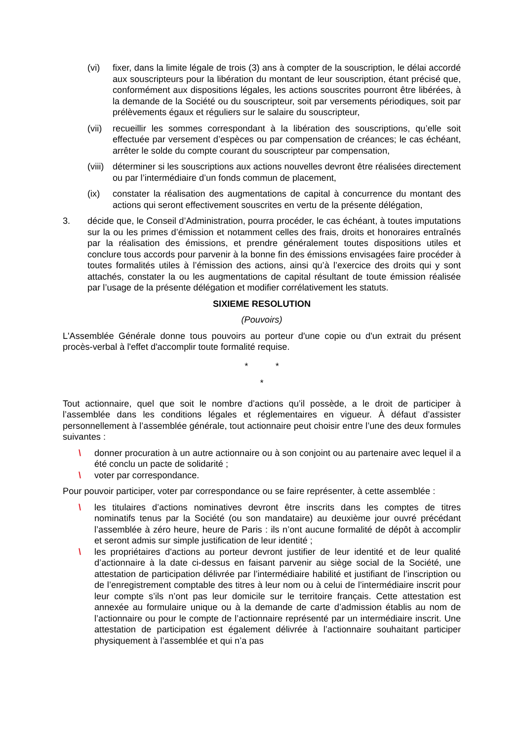(vi) fixer, dans la limite légale de trois (3) ans à compter de la souscription, le délai accordé aux souscripteurs pour la libération du montant de leur souscription, étant précisé que, conformément aux dispositions légales, les actions souscrites pourront être libérées, à la demande de la Société ou du souscripteur, soit par versements périodiques, soit par prélèvements égaux et réguliers sur le salaire du souscripteur,
(vii) recueillir les sommes correspondant à la libération des souscriptions, qu’elle soit effectuée par versement d’espèces ou par compensation de créances; le cas échéant, arrêter le solde du compte courant du souscripteur par compensation,
(viii) déterminer si les souscriptions aux actions nouvelles devront être réalisées directement ou par l’intermédiaire d’un fonds commun de placement,
(ix) constater la réalisation des augmentations de capital à concurrence du montant des actions qui seront effectivement souscrites en vertu de la présente délégation,
3. décide que, le Conseil d’Administration, pourra procéder, le cas échéant, à toutes imputations sur la ou les primes d’émission et notamment celles des frais, droits et honoraires entraînés par la réalisation des émissions, et prendre généralement toutes dispositions utiles et conclure tous accords pour parvenir à la bonne fin des émissions envisagées faire procéder à toutes formalités utiles à l’émission des actions, ainsi qu’à l’exercice des droits qui y sont attachés, constater la ou les augmentations de capital résultant de toute émission réalisée par l’usage de la présente délégation et modifier corrélativement les statuts.
SIXIEME RESOLUTION
(Pouvoirs)
L'Assemblée Générale donne tous pouvoirs au porteur d'une copie ou d'un extrait du présent procès-verbal à l'effet d'accomplir toute formalité requise.
* *
*
Tout actionnaire, quel que soit le nombre d’actions qu’il possède, a le droit de participer à l’assemblée dans les conditions légales et réglementaires en vigueur. À défaut d’assister personnellement à l’assemblée générale, tout actionnaire peut choisir entre l’une des deux formules suivantes :
\ donner procuration à un autre actionnaire ou à son conjoint ou au partenaire avec lequel il a été conclu un pacte de solidarité ;
\ voter par correspondance.
Pour pouvoir participer, voter par correspondance ou se faire représenter, à cette assemblée :
\ les titulaires d’actions nominatives devront être inscrits dans les comptes de titres nominatifs tenus par la Société (ou son mandataire) au deuxième jour ouvré précédant l’assemblée à zéro heure, heure de Paris : ils n’ont aucune formalité de dépôt à accomplir et seront admis sur simple justification de leur identité ;
\ les propriétaires d'actions au porteur devront justifier de leur identité et de leur qualité d’actionnaire à la date ci-dessus en faisant parvenir au siège social de la Société, une attestation de participation délivrée par l’intermédiaire habilité et justifiant de l’inscription ou de l’enregistrement comptable des titres à leur nom ou à celui de l’intermédiaire inscrit pour leur compte s’ils n’ont pas leur domicile sur le territoire français. Cette attestation est annexée au formulaire unique ou à la demande de carte d’admission établis au nom de l’actionnaire ou pour le compte de l’actionnaire représenté par un intermédiaire inscrit. Une attestation de participation est également délivrée à l’actionnaire souhaitant participer physiquement à l’assemblée et qui n’a pas